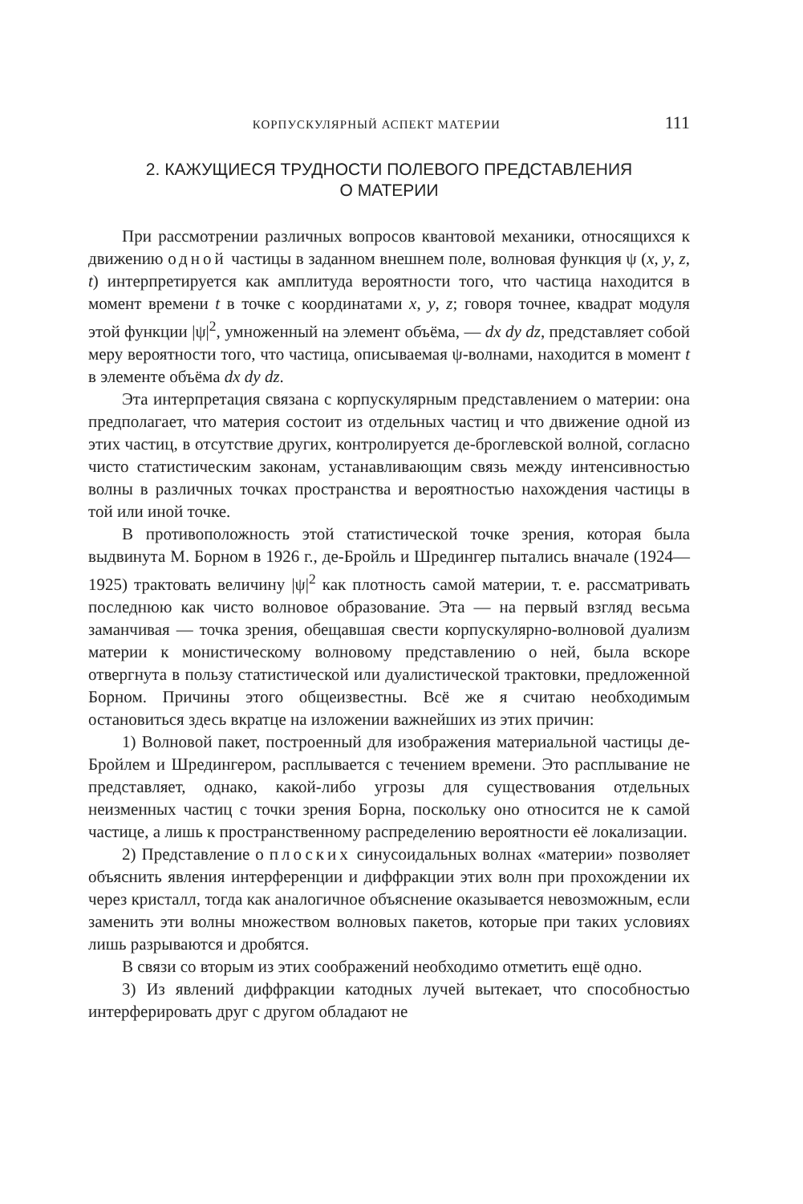КОРПУСКУЛЯРНЫЙ АСПЕКТ МАТЕРИИ 111
2. КАЖУЩИЕСЯ ТРУДНОСТИ ПОЛЕВОГО ПРЕДСТАВЛЕНИЯ
О МАТЕРИИ
При рассмотрении различных вопросов квантовой механики, относящихся к движению одной частицы в заданном внешнем поле, волновая функция ψ (x, y, z, t) интерпретируется как амплитуда вероятности того, что частица находится в момент времени t в точке с координатами x, y, z; говоря точнее, квадрат модуля этой функции |ψ|<sup>2</sup>, умноженный на элемент объёма, — dx dy dz, представляет собой меру вероятности того, что частица, описываемая ψ-волнами, находится в момент t в элементе объёма dx dy dz.
Эта интерпретация связана с корпускулярным представлением о материи: она предполагает, что материя состоит из отдельных частиц и что движение одной из этих частиц, в отсутствие других, контролируется де-броглевской волной, согласно чисто статистическим законам, устанавливающим связь между интенсивностью волны в различных точках пространства и вероятностью нахождения частицы в той или иной точке.
В противоположность этой статистической точке зрения, которая была выдвинута М. Борном в 1926 г., де-Бройль и Шредингер пытались вначале (1924—1925) трактовать величину |ψ|<sup>2</sup> как плотность самой материи, т. е. рассматривать последнюю как чисто волновое образование. Эта — на первый взгляд весьма заманчивая — точка зрения, обещавшая свести корпускулярно-волновой дуализм материи к монистическому волновому представлению о ней, была вскоре отвергнута в пользу статистической или дуалистической трактовки, предложенной Борном. Причины этого общеизвестны. Всё же я считаю необходимым остановиться здесь вкратце на изложении важнейших из этих причин:
1) Волновой пакет, построенный для изображения материальной частицы де-Бройлем и Шредингером, расплывается с течением времени. Это расплывание не представляет, однако, какой-либо угрозы для существования отдельных неизменных частиц с точки зрения Борна, поскольку оно относится не к самой частице, а лишь к пространственному распределению вероятности её локализации.
2) Представление о плоских синусоидальных волнах «материи» позволяет объяснить явления интерференции и диффракции этих волн при прохождении их через кристалл, тогда как аналогичное объяснение оказывается невозможным, если заменить эти волны множеством волновых пакетов, которые при таких условиях лишь разрываются и дробятся.
В связи со вторым из этих соображений необходимо отметить ещё одно.
3) Из явлений диффракции катодных лучей вытекает, что способностью интерферировать друг с другом обладают не